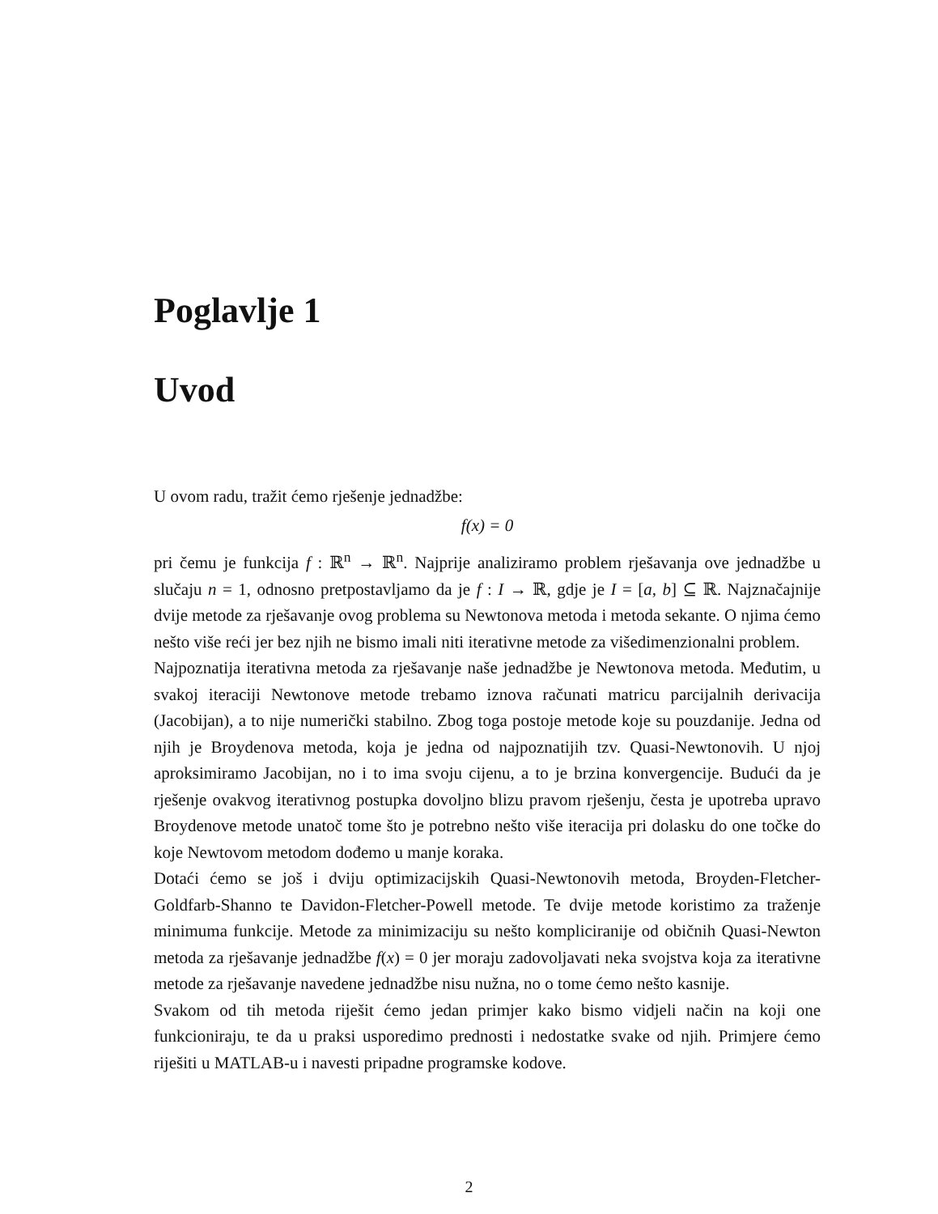Poglavlje 1
Uvod
U ovom radu, tražit ćemo rješenje jednadžbe:
f(x) = 0
pri čemu je funkcija f : ℝ<sup>n</sup> → ℝ<sup>n</sup>. Najprije analiziramo problem rješavanja ove jednadžbe u slučaju n = 1, odnosno pretpostavljamo da je f : I → ℝ, gdje je I = [a, b] ⊆ ℝ. Najznačajnije dvije metode za rješavanje ovog problema su Newtonova metoda i metoda sekante. O njima ćemo nešto više reći jer bez njih ne bismo imali niti iterativne metode za višedimenzionalni problem.
Najpoznatija iterativna metoda za rješavanje naše jednadžbe je Newtonova metoda. Međutim, u svakoj iteraciji Newtonove metode trebamo iznova računati matricu parcijalnih derivacija (Jacobijan), a to nije numerički stabilno. Zbog toga postoje metode koje su pouzdanije. Jedna od njih je Broydenova metoda, koja je jedna od najpoznatijih tzv. Quasi-Newtonovih. U njoj aproksimiramo Jacobijan, no i to ima svoju cijenu, a to je brzina konvergencije. Budući da je rješenje ovakvog iterativnog postupka dovoljno blizu pravom rješenju, česta je upotreba upravo Broydenove metode unatoč tome što je potrebno nešto više iteracija pri dolasku do one točke do koje Newtovom metodom dođemo u manje koraka.
Dotaći ćemo se još i dviju optimizacijskih Quasi-Newtonovih metoda, Broyden-Fletcher-Goldfarb-Shanno te Davidon-Fletcher-Powell metode. Te dvije metode koristimo za traženje minimuma funkcije. Metode za minimizaciju su nešto kompliciranije od običnih Quasi-Newton metoda za rješavanje jednadžbe f(x) = 0 jer moraju zadovoljavati neka svojstva koja za iterativne metode za rješavanje navedene jednadžbe nisu nužna, no o tome ćemo nešto kasnije.
Svakom od tih metoda riješit ćemo jedan primjer kako bismo vidjeli način na koji one funkcioniraju, te da u praksi usporedimo prednosti i nedostatke svake od njih. Primjere ćemo riješiti u MATLAB-u i navesti pripadne programske kodove.
2